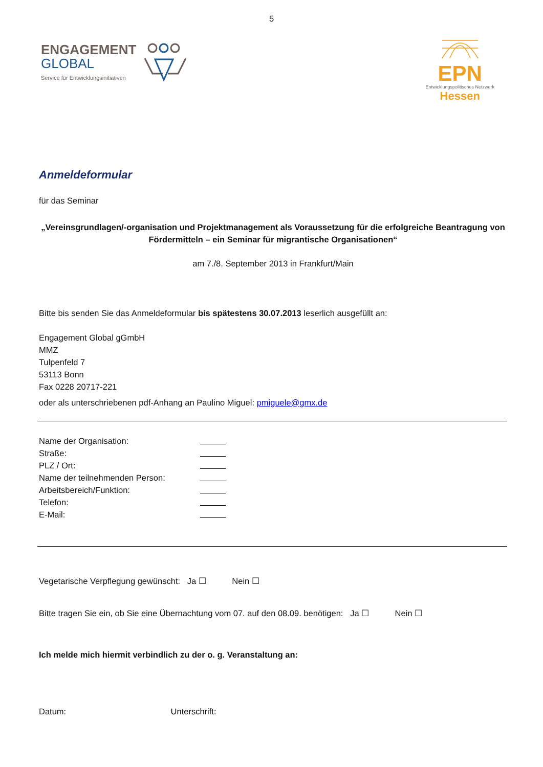5
ENGAGEMENT
GLOBAL
Service für Entwicklungsinitiativen
EPN
Entwicklungspolitisches Netzwerk
Hessen
Anmeldeformular
für das Seminar
„Vereinsgrundlagen/-organisation und Projektmanagement als Voraussetzung für die erfolgreiche Beantragung von Fördermitteln – ein Seminar für migrantische Organisationen“
am 7./8. September 2013 in Frankfurt/Main
Bitte bis senden Sie das Anmeldeformular bis spätestens 30.07.2013 leserlich ausgefüllt an:
Engagement Global gGmbH
MMZ
Tulpenfeld 7
53113 Bonn
Fax 0228 20717-221
oder als unterschriebenen pdf-Anhang an Paulino Miguel: pmiguele@gmx.de
Name der Organisation:
Straße:
PLZ / Ort:
Name der teilnehmenden Person:
Arbeitsbereich/Funktion:
Telefon:
E-Mail:
Vegetarische Verpflegung gewünscht: Ja ☐ Nein ☐
Bitte tragen Sie ein, ob Sie eine Übernachtung vom 07. auf den 08.09. benötigen: Ja ☐ Nein ☐
Ich melde mich hiermit verbindlich zu der o. g. Veranstaltung an:
Datum: Unterschrift: